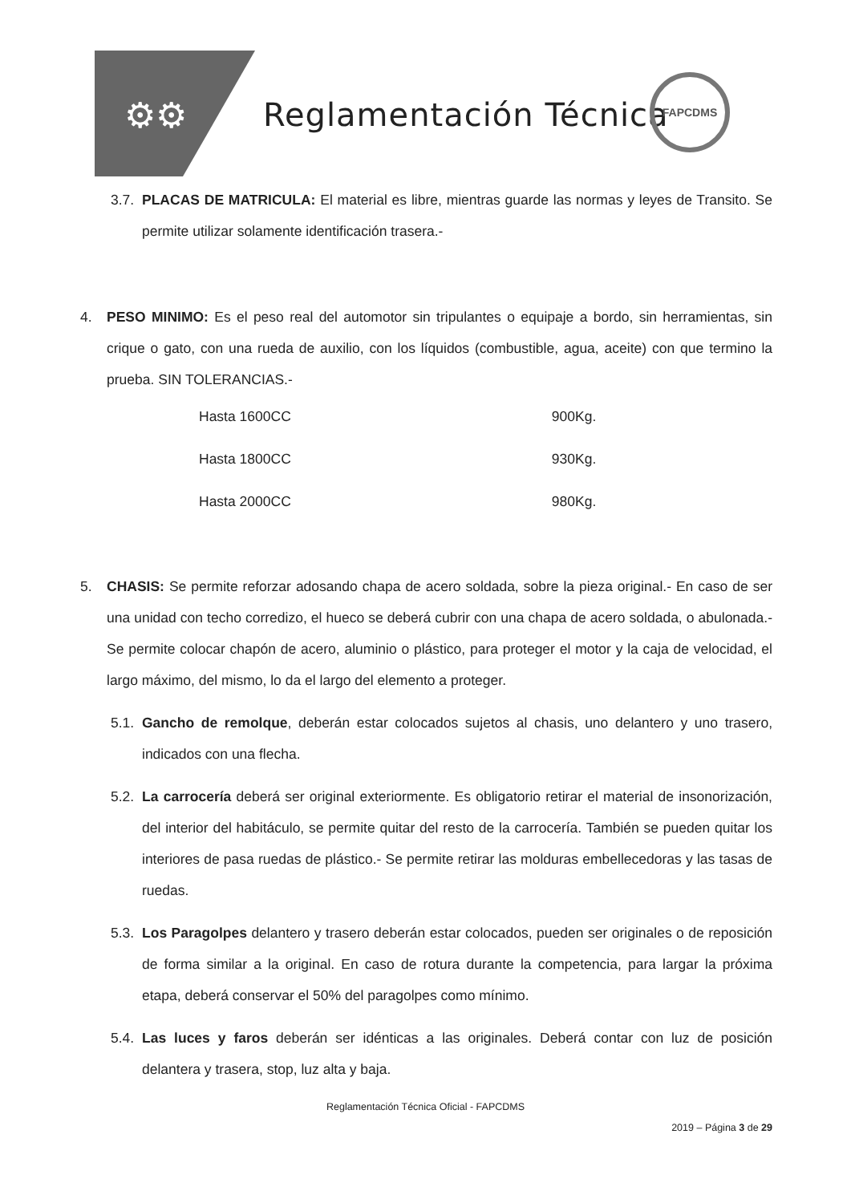⚙⚙ Reglamentación Técnica
FAPCDMS
3.7.
PLACAS DE MATRICULA: El material es libre, mientras guarde las normas y leyes de Transito. Se permite utilizar solamente identificación trasera.-
4. PESO MINIMO: Es el peso real del automotor sin tripulantes o equipaje a bordo, sin herramientas, sin crique o gato, con una rueda de auxilio, con los líquidos (combustible, agua, aceite) con que termino la prueba. SIN TOLERANCIAS.-
| Hasta 1600CC | 900Kg. |
| Hasta 1800CC | 930Kg. |
| Hasta 2000CC | 980Kg. |
5. CHASIS: Se permite reforzar adosando chapa de acero soldada, sobre la pieza original.- En caso de ser una unidad con techo corredizo, el hueco se deberá cubrir con una chapa de acero soldada, o abulonada.- Se permite colocar chapón de acero, aluminio o plástico, para proteger el motor y la caja de velocidad, el largo máximo, del mismo, lo da el largo del elemento a proteger.
5.1.
Gancho de remolque, deberán estar colocados sujetos al chasis, uno delantero y uno trasero, indicados con una flecha.
5.2.
La carrocería deberá ser original exteriormente. Es obligatorio retirar el material de insonorización, del interior del habitáculo, se permite quitar del resto de la carrocería. También se pueden quitar los interiores de pasa ruedas de plástico.- Se permite retirar las molduras embellecedoras y las tasas de ruedas.
5.3.
Los Paragolpes delantero y trasero deberán estar colocados, pueden ser originales o de reposición de forma similar a la original. En caso de rotura durante la competencia, para largar la próxima etapa, deberá conservar el 50% del paragolpes como mínimo.
5.4.
Las luces y faros deberán ser idénticas a las originales. Deberá contar con luz de posición delantera y trasera, stop, luz alta y baja.
Reglamentación Técnica Oficial - FAPCDMS
2019 – Página 3 de 29